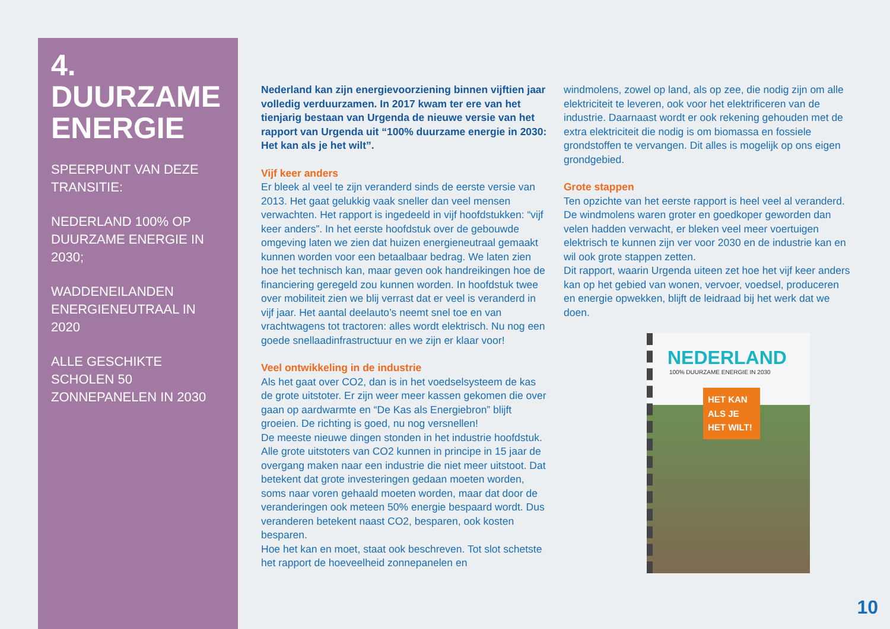4.
DUURZAME
ENERGIE
SPEERPUNT VAN DEZE TRANSITIE:
NEDERLAND 100% OP DUURZAME ENERGIE IN 2030;
WADDENEILANDEN ENERGIENEUTRAAL IN 2020
ALLE GESCHIKTE SCHOLEN 50 ZONNEPANELEN IN 2030
Nederland kan zijn energievoorziening binnen vijftien jaar volledig verduurzamen. In 2017 kwam ter ere van het tienjarig bestaan van Urgenda de nieuwe versie van het rapport van Urgenda uit “100% duurzame energie in 2030: Het kan als je het wilt”.
Vijf keer anders
Er bleek al veel te zijn veranderd sinds de eerste versie van 2013. Het gaat gelukkig vaak sneller dan veel mensen verwachten. Het rapport is ingedeeld in vijf hoofdstukken: “vijf keer anders”. In het eerste hoofdstuk over de gebouwde omgeving laten we zien dat huizen energieneutraal gemaakt kunnen worden voor een betaalbaar bedrag. We laten zien hoe het technisch kan, maar geven ook handreikingen hoe de financiering geregeld zou kunnen worden. In hoofdstuk twee over mobiliteit zien we blij verrast dat er veel is veranderd in vijf jaar. Het aantal deelauto’s neemt snel toe en van vrachtwagens tot tractoren: alles wordt elektrisch. Nu nog een goede snellaadinfrastructuur en we zijn er klaar voor!
Veel ontwikkeling in de industrie
Als het gaat over CO2, dan is in het voedselsysteem de kas de grote uitstoter. Er zijn weer meer kassen gekomen die over gaan op aardwarmte en “De Kas als Energiebron” blijft groeien. De richting is goed, nu nog versnellen!
De meeste nieuwe dingen stonden in het industrie hoofdstuk. Alle grote uitstoters van CO2 kunnen in principe in 15 jaar de overgang maken naar een industrie die niet meer uitstoot. Dat betekent dat grote investeringen gedaan moeten worden, soms naar voren gehaald moeten worden, maar dat door de veranderingen ook meteen 50% energie bespaard wordt. Dus veranderen betekent naast CO2, besparen, ook kosten besparen.
Hoe het kan en moet, staat ook beschreven. Tot slot schetste het rapport de hoeveelheid zonnepanelen en
windmolens, zowel op land, als op zee, die nodig zijn om alle elektriciteit te leveren, ook voor het elektrificeren van de industrie. Daarnaast wordt er ook rekening gehouden met de extra elektriciteit die nodig is om biomassa en fossiele grondstoffen te vervangen. Dit alles is mogelijk op ons eigen grondgebied.
Grote stappen
Ten opzichte van het eerste rapport is heel veel al veranderd. De windmolens waren groter en goedkoper geworden dan velen hadden verwacht, er bleken veel meer voertuigen elektrisch te kunnen zijn ver voor 2030 en de industrie kan en wil ook grote stappen zetten.
Dit rapport, waarin Urgenda uiteen zet hoe het vijf keer anders kan op het gebied van wonen, vervoer, voedsel, produceren en energie opwekken, blijft de leidraad bij het werk dat we doen.
NEDERLAND
100% DUURZAME ENERGIE IN 2030
HET KAN ALS JE HET WILT!
10